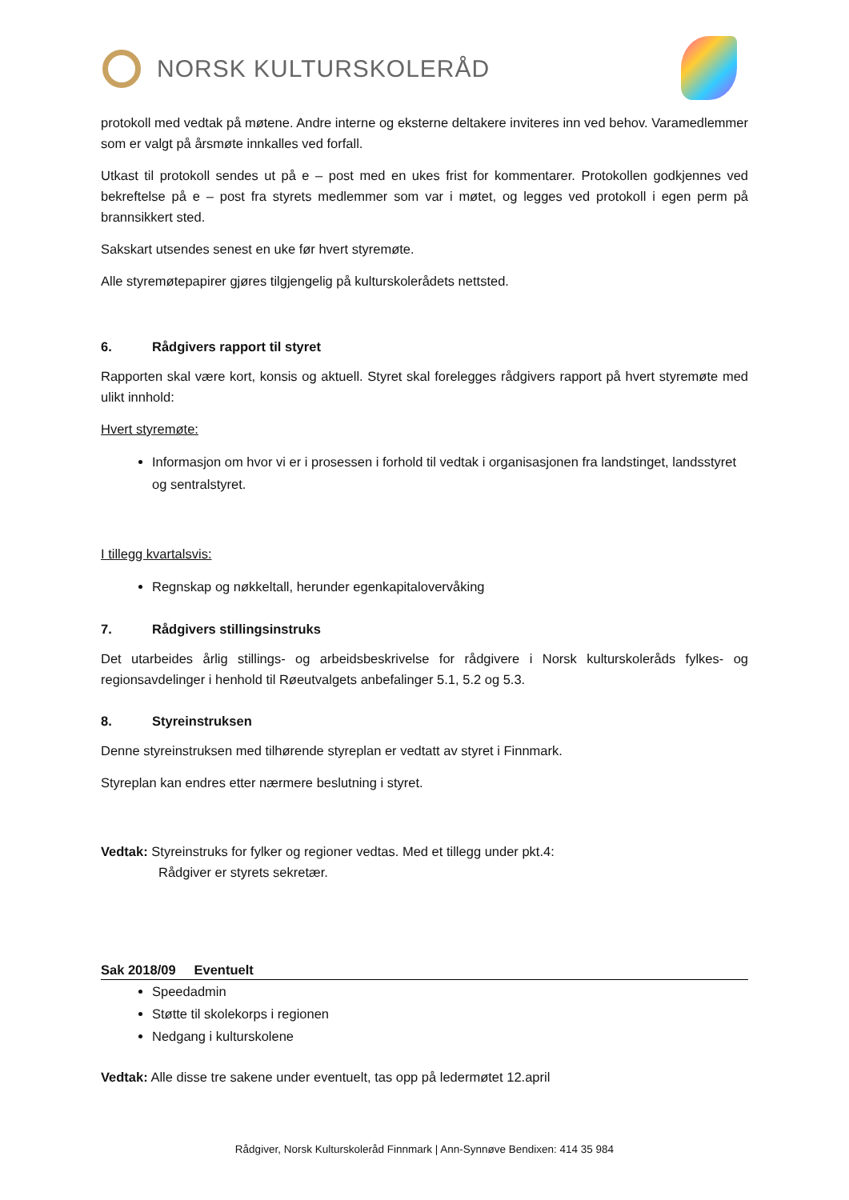NORSK KULTURSKOLERÅD
protokoll med vedtak på møtene. Andre interne og eksterne deltakere inviteres inn ved behov. Varamedlemmer som er valgt på årsmøte innkalles ved forfall.
Utkast til protokoll sendes ut på e – post med en ukes frist for kommentarer. Protokollen godkjennes ved bekreftelse på e – post fra styrets medlemmer som var i møtet, og legges ved protokoll i egen perm på brannsikkert sted.
Sakskart utsendes senest en uke før hvert styremøte.
Alle styremøtepapirer gjøres tilgjengelig på kulturskolerådets nettsted.
6. Rådgivers rapport til styret
Rapporten skal være kort, konsis og aktuell. Styret skal forelegges rådgivers rapport på hvert styremøte med ulikt innhold:
Hvert styremøte:
Informasjon om hvor vi er i prosessen i forhold til vedtak i organisasjonen fra landstinget, landsstyret og sentralstyret.
I tillegg kvartalsvis:
Regnskap og nøkkeltall, herunder egenkapitalovervåking
7. Rådgivers stillingsinstruks
Det utarbeides årlig stillings- og arbeidsbeskrivelse for rådgivere i Norsk kulturskoleråds fylkes- og regionsavdelinger i henhold til Røeutvalgets anbefalinger 5.1, 5.2 og 5.3.
8. Styreinstruksen
Denne styreinstruksen med tilhørende styreplan er vedtatt av styret i Finnmark.
Styreplan kan endres etter nærmere beslutning i styret.
Vedtak: Styreinstruks for fylker og regioner vedtas. Med et tillegg under pkt.4:
Rådgiver er styrets sekretær.
Sak 2018/09 Eventuelt
Speedadmin
Støtte til skolekorps i regionen
Nedgang i kulturskolene
Vedtak: Alle disse tre sakene under eventuelt, tas opp på ledermøtet 12.april
Rådgiver, Norsk Kulturskoleråd Finnmark | Ann-Synnøve Bendixen: 414 35 984